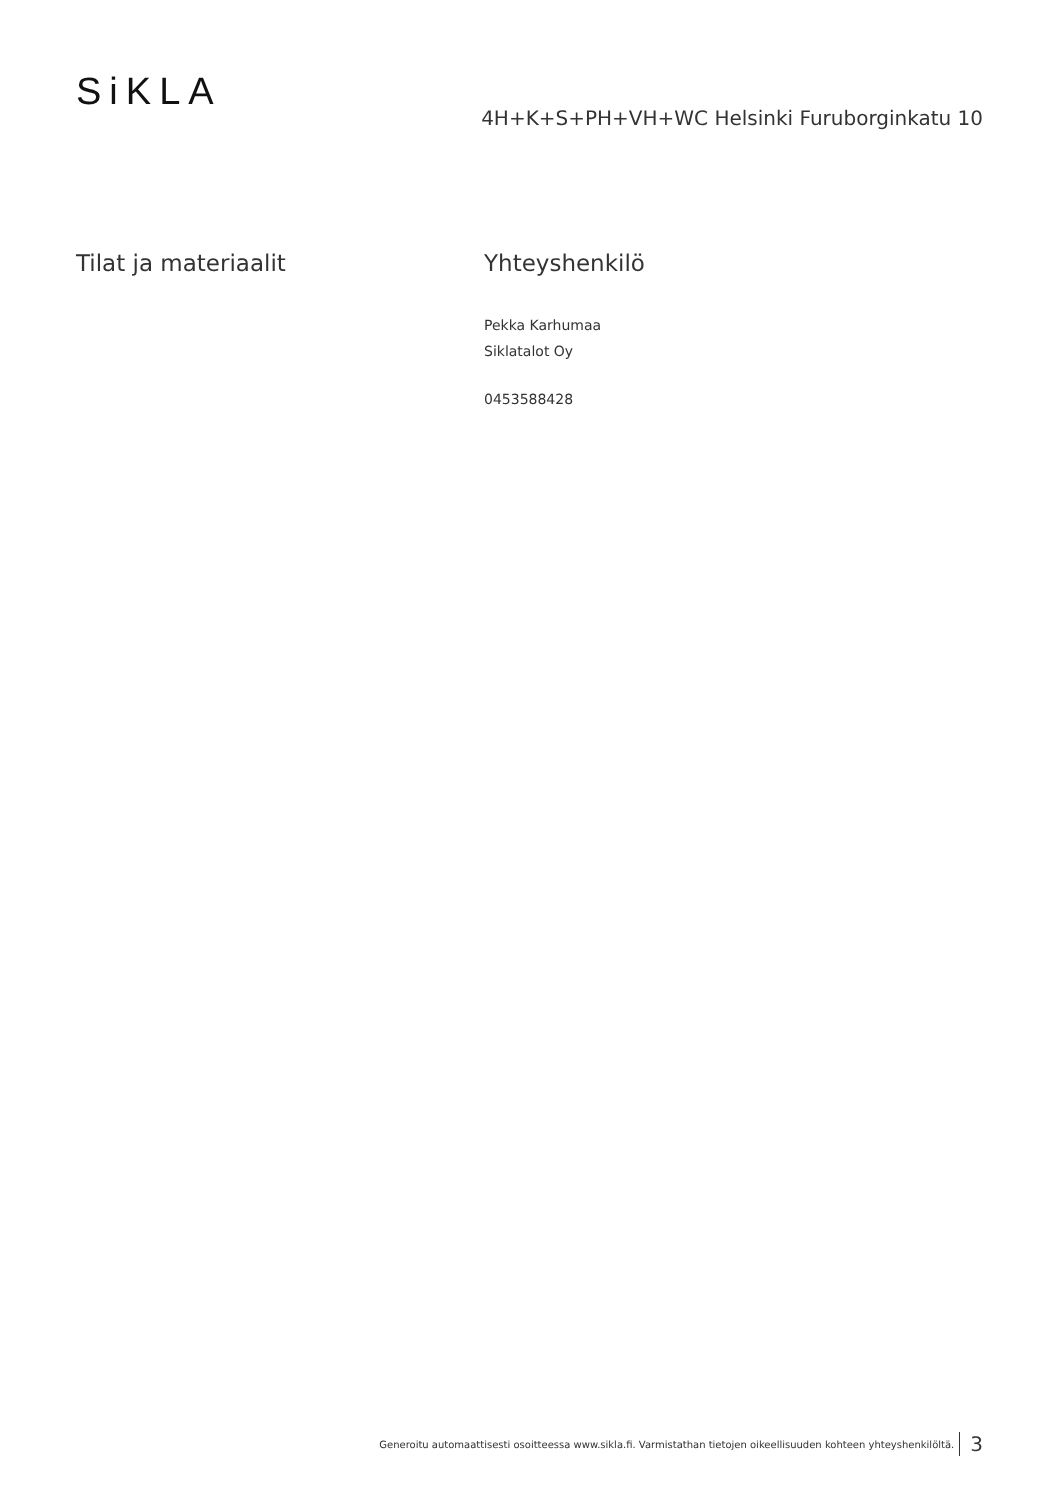Si KLA
4H+K+S+PH+VH+WC Helsinki Furuborginkatu 10
Tilat ja materiaalit Yhteyshenkilö
Pekka Karhumaa
Siklatalot Oy
0453588428
Generoitu automaattisesti osoitteessa www.sikla.fi. Varmistathan tietojen oikeellisuuden kohteen yhteyshenkilöltä. 3